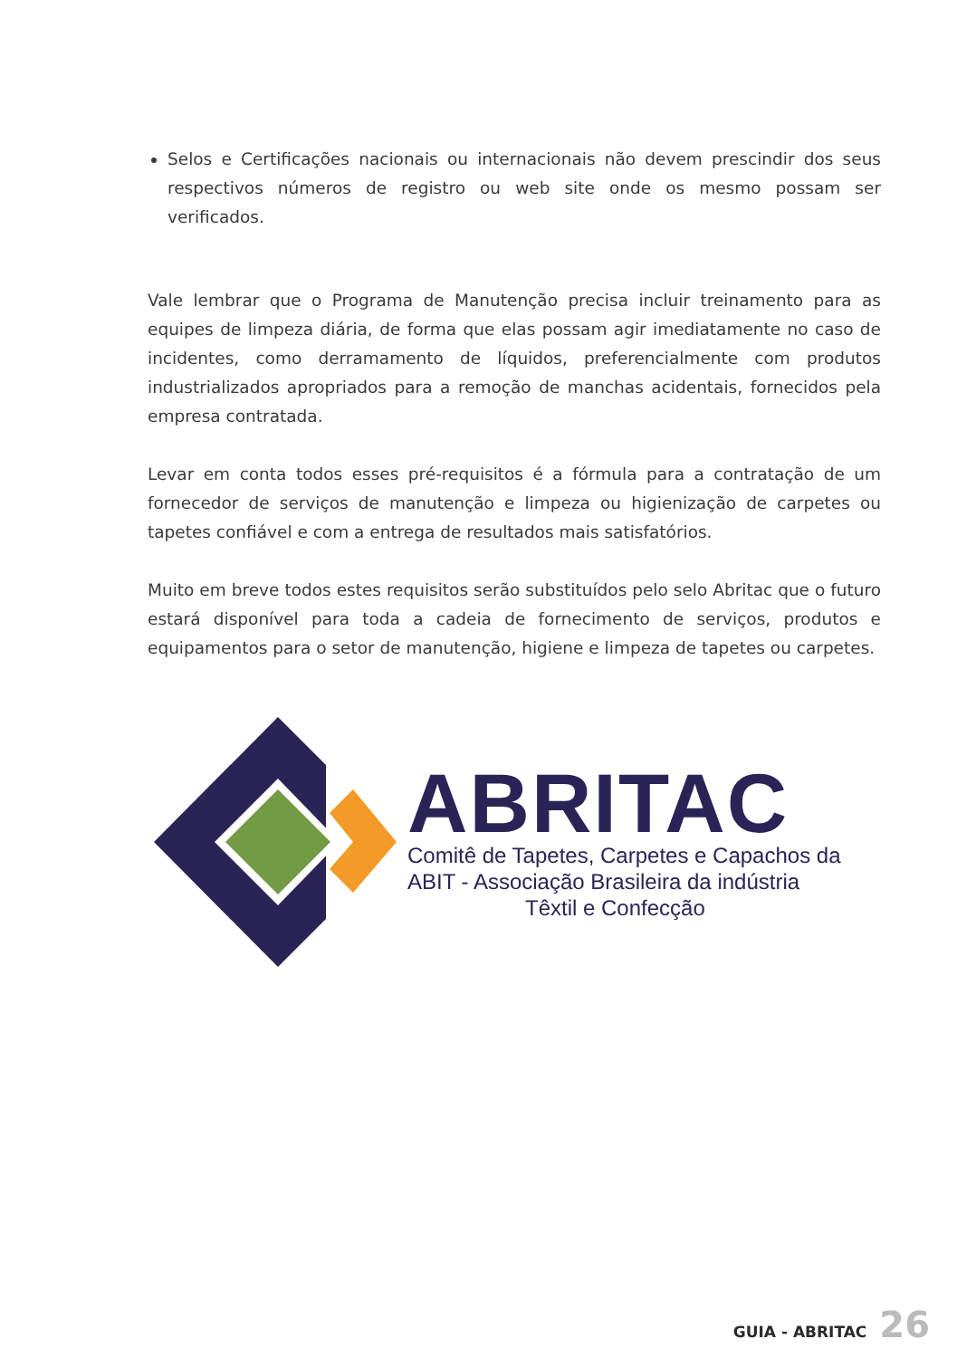Selos e Certificações nacionais ou internacionais não devem prescindir dos seus respectivos números de registro ou web site onde os mesmo possam ser verificados.
Vale lembrar que o Programa de Manutenção precisa incluir treinamento para as equipes de limpeza diária, de forma que elas possam agir imediatamente no caso de incidentes, como derramamento de líquidos, preferencialmente com produtos industrializados apropriados para a remoção de manchas acidentais, fornecidos pela empresa contratada.
Levar em conta todos esses pré-requisitos é a fórmula para a contratação de um fornecedor de serviços de manutenção e limpeza ou higienização de carpetes ou tapetes confiável e com a entrega de resultados mais satisfatórios.
Muito em breve todos estes requisitos serão substituídos pelo selo Abritac que o futuro estará disponível para toda a cadeia de fornecimento de serviços, produtos e equipamentos para o setor de manutenção, higiene e limpeza de tapetes ou carpetes.
ABRITAC
Comitê de Tapetes, Carpetes e Capachos da
ABIT - Associação Brasileira da indústria
Têxtil e Confecção
GUIA - ABRITAC 26